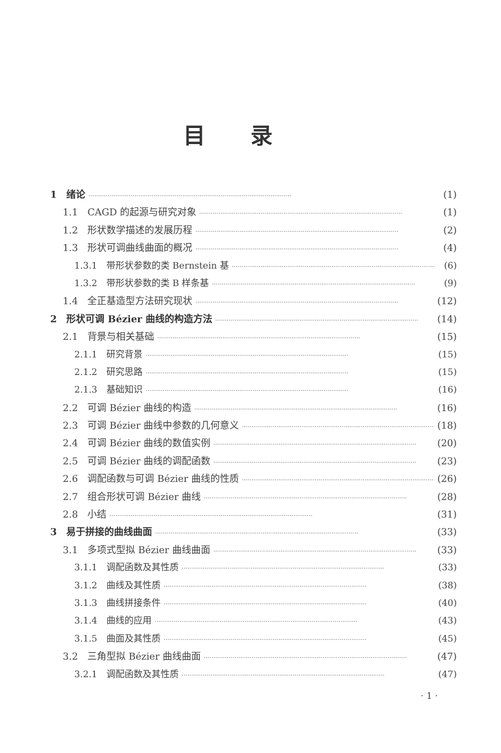目录
1　绪论 ·········································································································· (1)
1.1　CAGD 的起源与研究对象 ·········································································································· (1)
1.2　形状数学描述的发展历程 ·········································································································· (2)
1.3　形状可调曲线曲面的概况 ·········································································································· (4)
1.3.1　带形状参数的类 Bernstein 基 ·········································································································· (6)
1.3.2　带形状参数的类 B 样条基 ·········································································································· (9)
1.4　全正基造型方法研究现状 ·········································································································· (12)
2　形状可调 Bézier 曲线的构造方法 ·········································································································· (14)
2.1　背景与相关基础 ·········································································································· (15)
2.1.1　研究背景 ·········································································································· (15)
2.1.2　研究思路 ·········································································································· (15)
2.1.3　基础知识 ·········································································································· (16)
2.2　可调 Bézier 曲线的构造 ·········································································································· (16)
2.3　可调 Bézier 曲线中参数的几何意义 ·········································································································· (18)
2.4　可调 Bézier 曲线的数值实例 ·········································································································· (20)
2.5　可调 Bézier 曲线的调配函数 ·········································································································· (23)
2.6　调配函数与可调 Bézier 曲线的性质 ·········································································································· (26)
2.7　组合形状可调 Bézier 曲线 ·········································································································· (28)
2.8　小结 ·········································································································· (31)
3　易于拼接的曲线曲面 ·········································································································· (33)
3.1　多项式型拟 Bézier 曲线曲面 ·········································································································· (33)
3.1.1　调配函数及其性质 ·········································································································· (33)
3.1.2　曲线及其性质 ·········································································································· (38)
3.1.3　曲线拼接条件 ·········································································································· (40)
3.1.4　曲线的应用 ·········································································································· (43)
3.1.5　曲面及其性质 ·········································································································· (45)
3.2　三角型拟 Bézier 曲线曲面 ·········································································································· (47)
3.2.1　调配函数及其性质 ·········································································································· (47)
· 1 ·